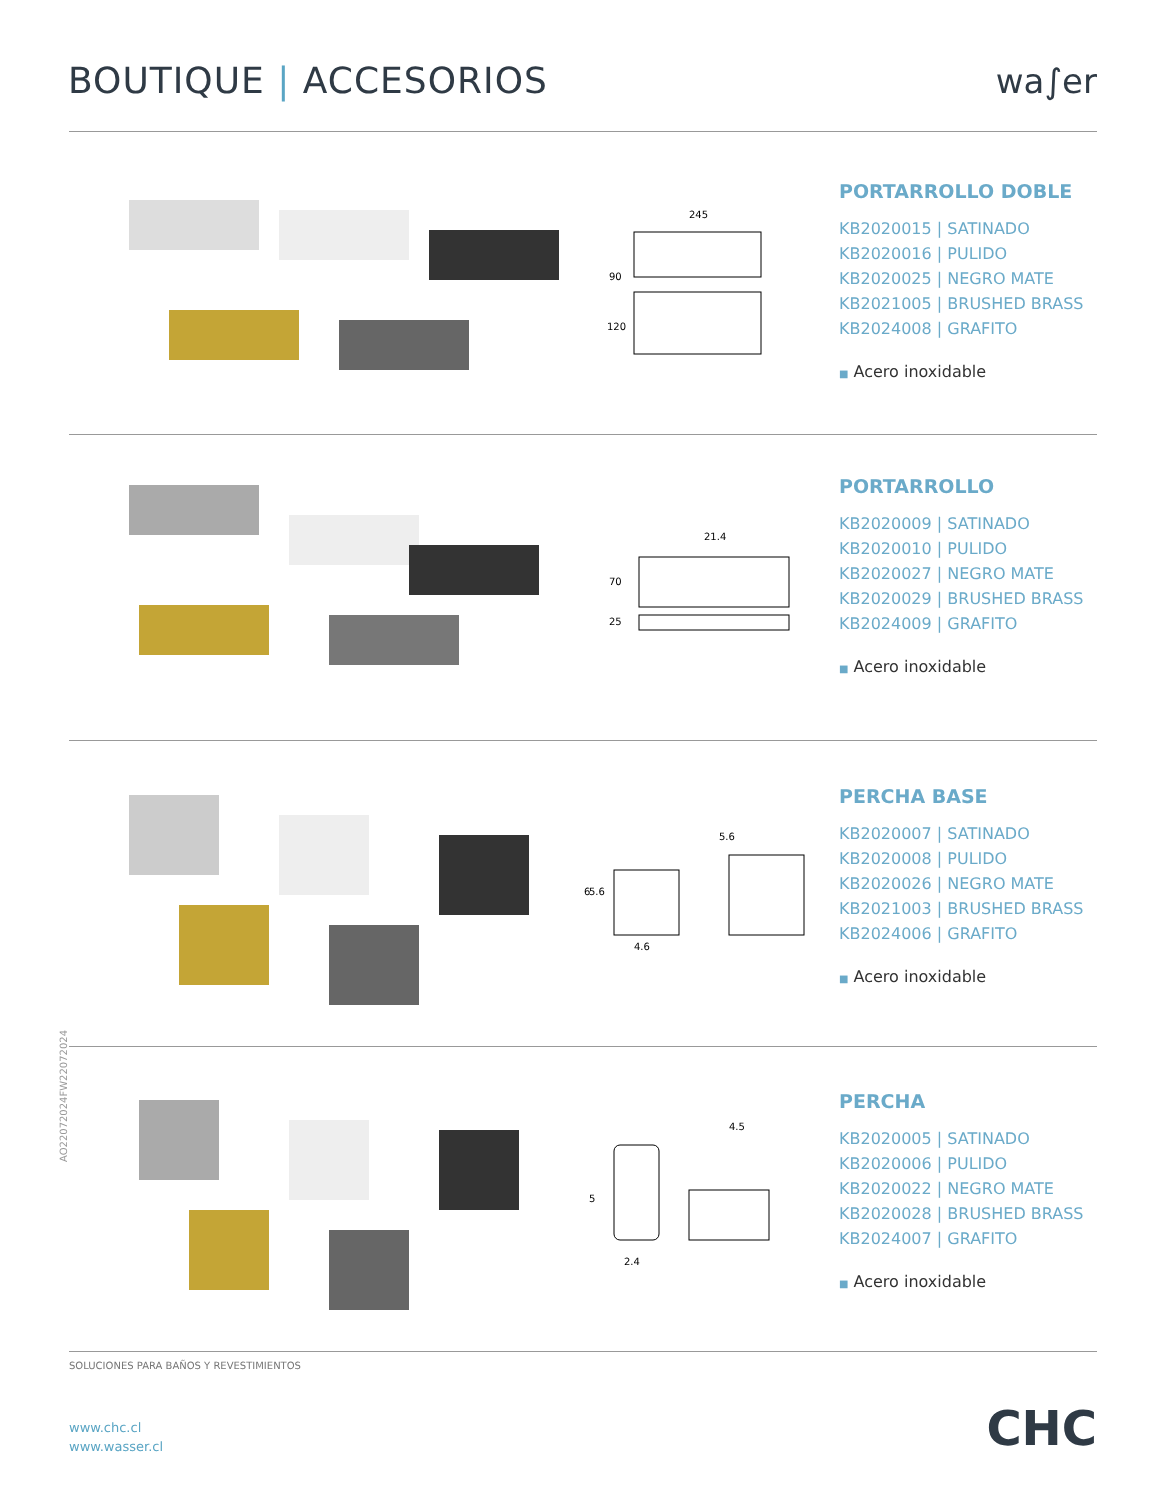BOUTIQUE | ACCESORIOS wa∫er
245
90
120
PORTARROLLO DOBLE
KB2020015 | SATINADO
KB2020016 | PULIDO
KB2020025 | NEGRO MATE
KB2021005 | BRUSHED BRASS
KB2024008 | GRAFITO
■ Acero inoxidable
21.4
70
25
PORTARROLLO
KB2020009 | SATINADO
KB2020010 | PULIDO
KB2020027 | NEGRO MATE
KB2020029 | BRUSHED BRASS
KB2024009 | GRAFITO
■ Acero inoxidable
5.6
5.6
6
4.6
PERCHA BASE
KB2020007 | SATINADO
KB2020008 | PULIDO
KB2020026 | NEGRO MATE
KB2021003 | BRUSHED BRASS
KB2024006 | GRAFITO
■ Acero inoxidable
AO22072024FW22072024
5
4.5
2.4
PERCHA
KB2020005 | SATINADO
KB2020006 | PULIDO
KB2020022 | NEGRO MATE
KB2020028 | BRUSHED BRASS
KB2024007 | GRAFITO
■ Acero inoxidable
SOLUCIONES PARA BAÑOS Y REVESTIMIENTOS
www.chc.cl
www.wasser.cl
CHC